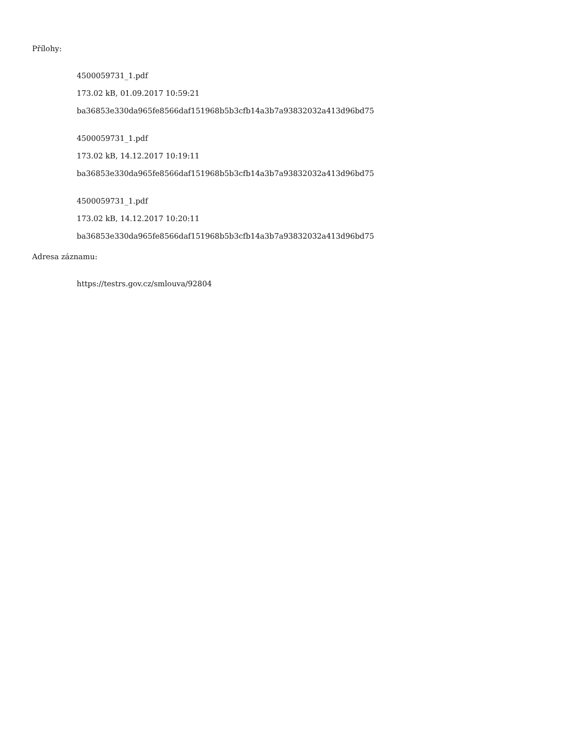Přílohy:
4500059731_1.pdf
173.02 kB, 01.09.2017 10:59:21
ba36853e330da965fe8566daf151968b5b3cfb14a3b7a93832032a413d96bd75
4500059731_1.pdf
173.02 kB, 14.12.2017 10:19:11
ba36853e330da965fe8566daf151968b5b3cfb14a3b7a93832032a413d96bd75
4500059731_1.pdf
173.02 kB, 14.12.2017 10:20:11
ba36853e330da965fe8566daf151968b5b3cfb14a3b7a93832032a413d96bd75
Adresa záznamu:
https://testrs.gov.cz/smlouva/92804